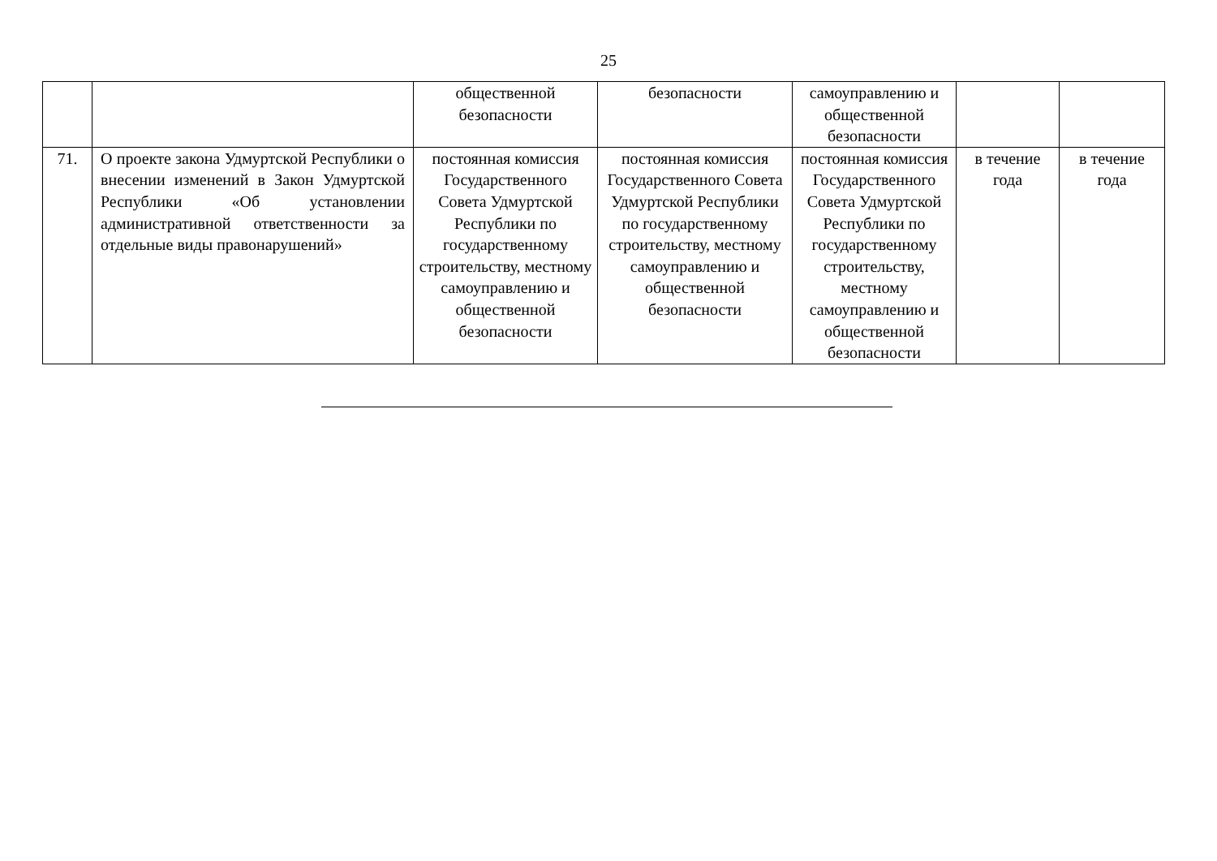25
| | | общественной безопасности | безопасности | самоуправлению и общественной безопасности | | |
| 71. | О проекте закона Удмуртской Республики о внесении изменений в Закон Удмуртской Республики «Об установлении административной ответственности за отдельные виды правонарушений» | постоянная комиссия Государственного Совета Удмуртской Республики по государственному строительству, местному самоуправлению и общественной безопасности | постоянная комиссия Государственного Совета Удмуртской Республики по государственному строительству, местному самоуправлению и общественной безопасности | постоянная комиссия Государственного Совета Удмуртской Республики по государственному строительству, местному самоуправлению и общественной безопасности | в течение года | в течение года |